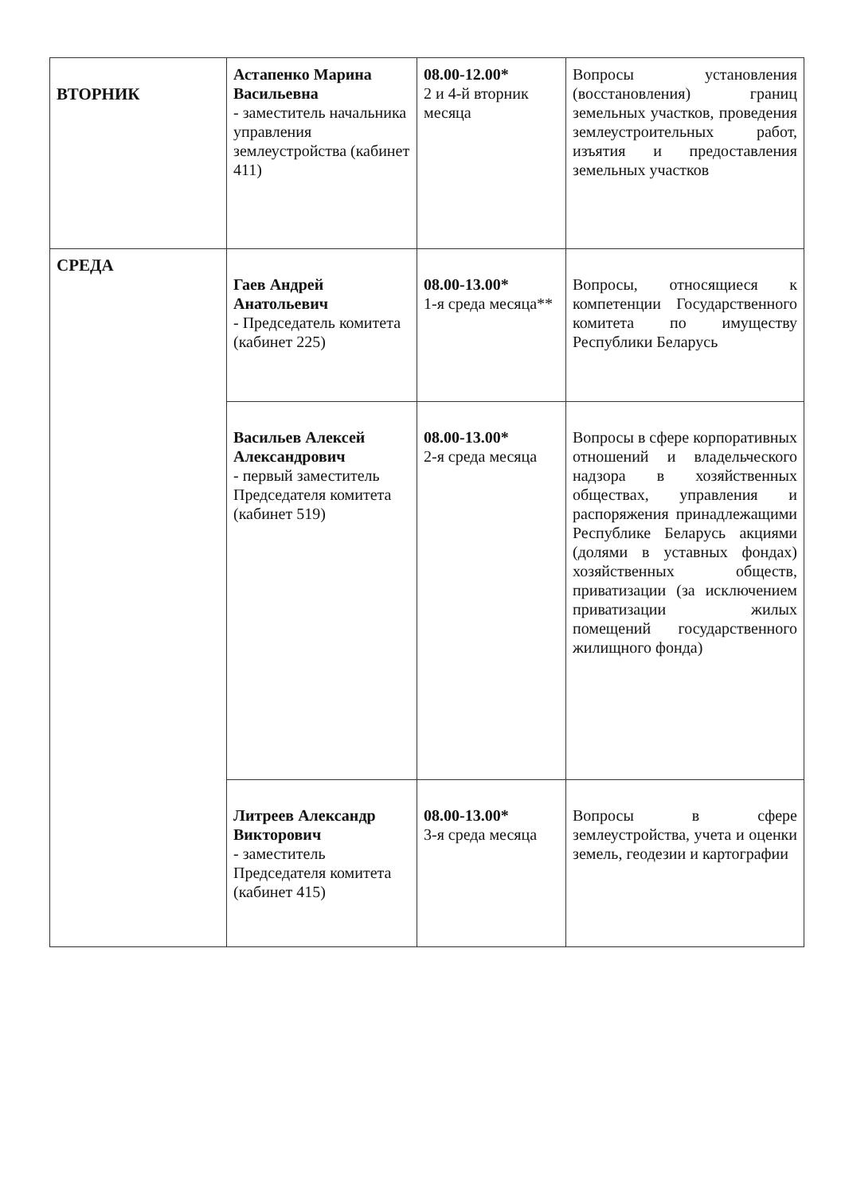| ВТОРНИК | Астапенко Марина Васильевна - заместитель начальника управления землеустройства (кабинет 411) | 08.00-12.00* 2 и 4-й вторник месяца | Вопросы установления (восстановления) границ земельных участков, проведения землеустроительных работ, изъятия и предоставления земельных участков |
| СРЕДА | Гаев Андрей Анатольевич - Председатель комитета (кабинет 225) | 08.00-13.00* 1-я среда месяца** | Вопросы, относящиеся к компетенции Государственного комитета по имуществу Республики Беларусь |
| | Васильев Алексей Александрович - первый заместитель Председателя комитета (кабинет 519) | 08.00-13.00* 2-я среда месяца | Вопросы в сфере корпоративных отношений и владельческого надзора в хозяйственных обществах, управления и распоряжения принадлежащими Республике Беларусь акциями (долями в уставных фондах) хозяйственных обществ, приватизации (за исключением приватизации жилых помещений государственного жилищного фонда) |
| | Литреев Александр Викторович - заместитель Председателя комитета (кабинет 415) | 08.00-13.00* 3-я среда месяца | Вопросы в сфере землеустройства, учета и оценки земель, геодезии и картографии |